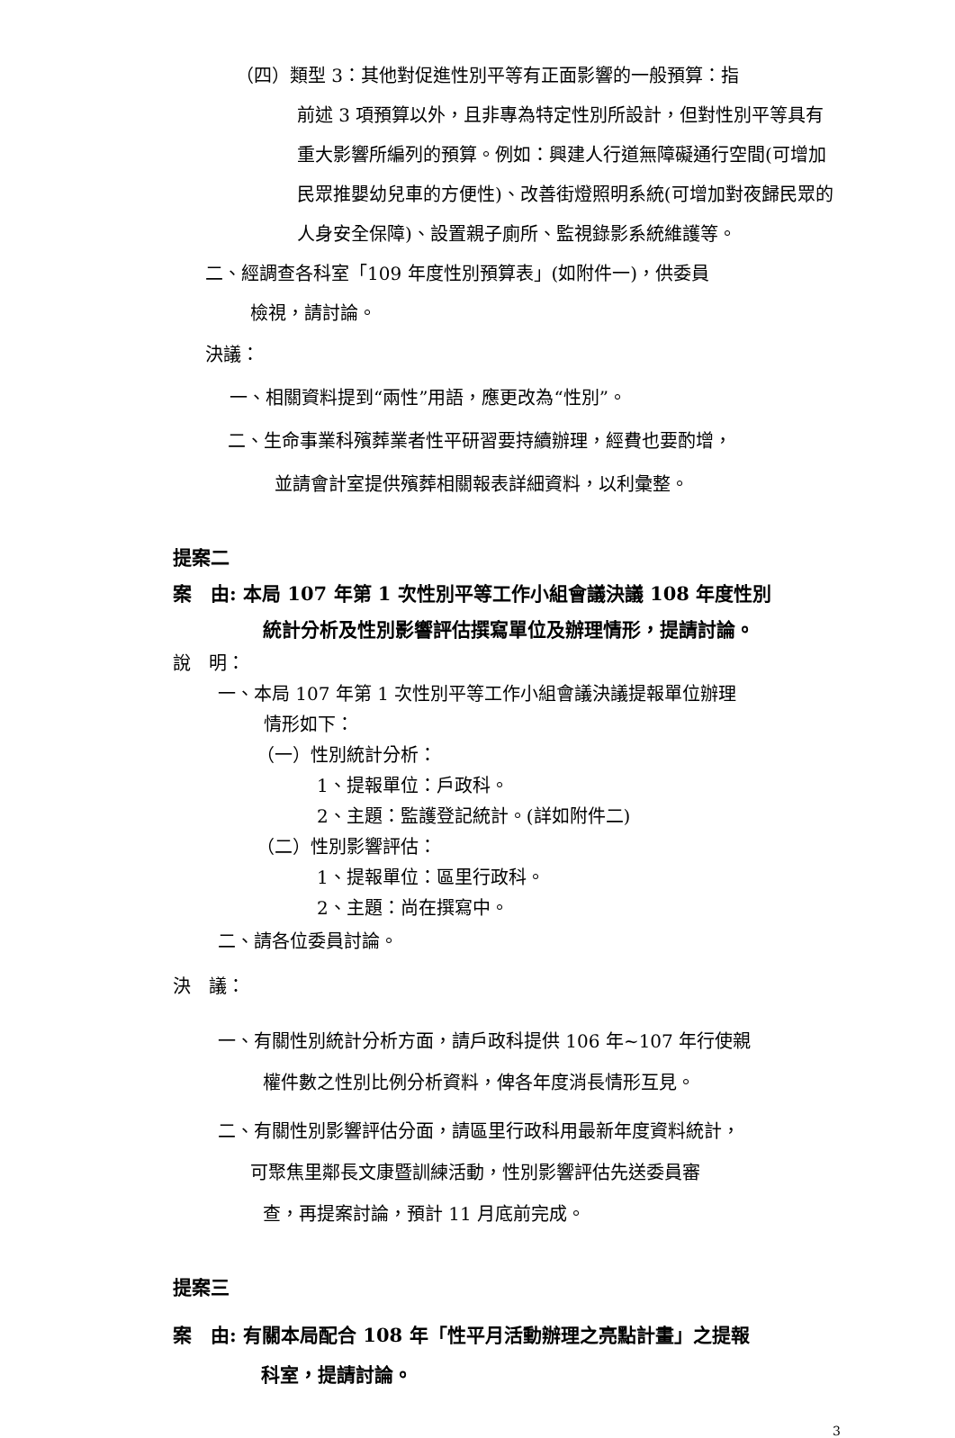（四）類型 3：其他對促進性別平等有正面影響的一般預算：指
前述 3 項預算以外，且非專為特定性別所設計，但對性別平等具有重大影響所編列的預算。例如：興建人行道無障礙通行空間(可增加民眾推嬰幼兒車的方便性)、改善街燈照明系統(可增加對夜歸民眾的人身安全保障)、設置親子廁所、監視錄影系統維護等。
二、經調查各科室「109 年度性別預算表」(如附件一)，供委員
檢視，請討論。
決議：
一、相關資料提到“兩性”用語，應更改為“性別”。
二、生命事業科殯葬業者性平研習要持續辦理，經費也要酌增，
並請會計室提供殯葬相關報表詳細資料，以利彙整。
提案二
案　由: 本局 107 年第 1 次性別平等工作小組會議決議 108 年度性別
統計分析及性別影響評估撰寫單位及辦理情形，提請討論。
說　明：
一、本局 107 年第 1 次性別平等工作小組會議決議提報單位辦理
情形如下：
（一）性別統計分析：
1、提報單位：戶政科。
2、主題：監護登記統計。(詳如附件二)
（二）性別影響評估：
1、提報單位：區里行政科。
2、主題：尚在撰寫中。
二、請各位委員討論。
決　議：
一、有關性別統計分析方面，請戶政科提供 106 年~107 年行使親
權件數之性別比例分析資料，俾各年度消長情形互見。
二、有關性別影響評估分面，請區里行政科用最新年度資料統計，
可聚焦里鄰長文康暨訓練活動，性別影響評估先送委員審
查，再提案討論，預計 11 月底前完成。
提案三
案　由: 有關本局配合 108 年「性平月活動辦理之亮點計畫」之提報
科室，提請討論。
3